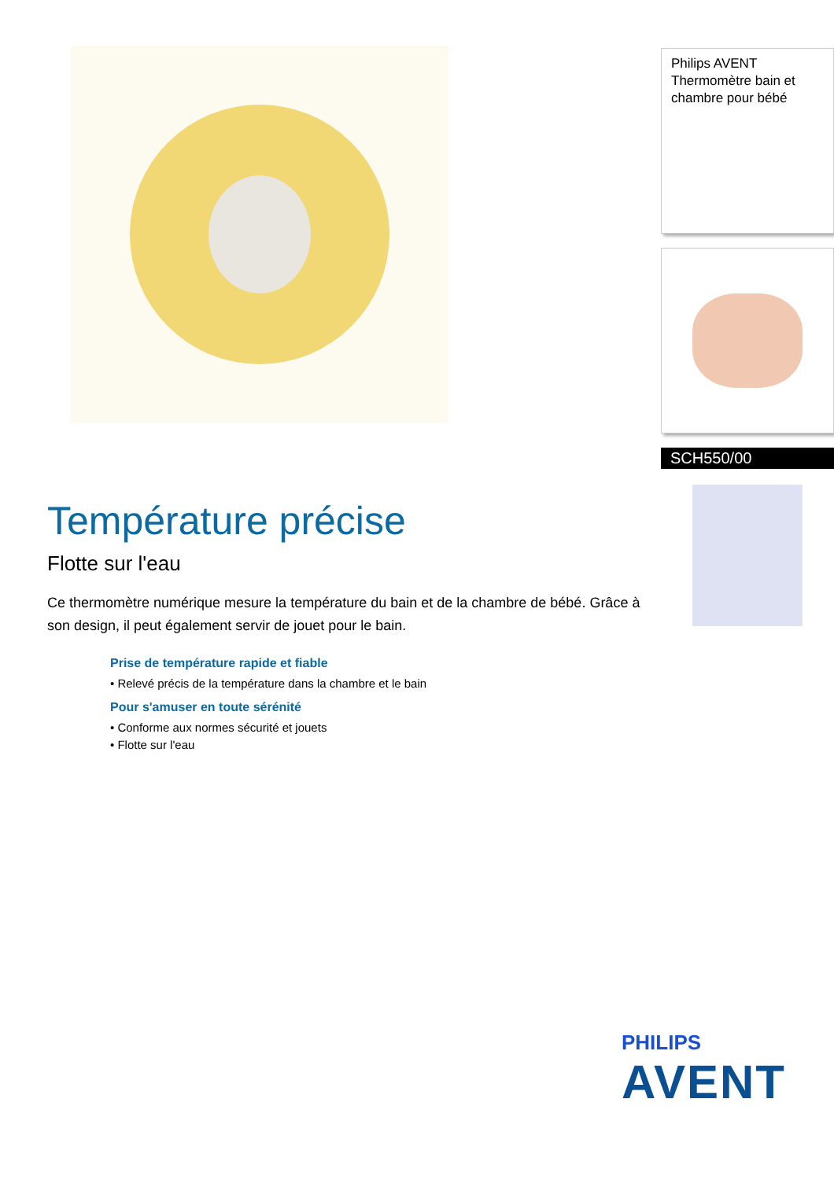Température précise
Flotte sur l'eau
Ce thermomètre numérique mesure la température du bain et de la chambre de bébé. Grâce à son design, il peut également servir de jouet pour le bain.
Prise de température rapide et fiable
• Relevé précis de la température dans la chambre et le bain
Pour s'amuser en toute sérénité
• Conforme aux normes sécurité et jouets
• Flotte sur l'eau
Philips AVENT
Thermomètre bain et chambre pour bébé
SCH550/00
PHILIPS
AVENT